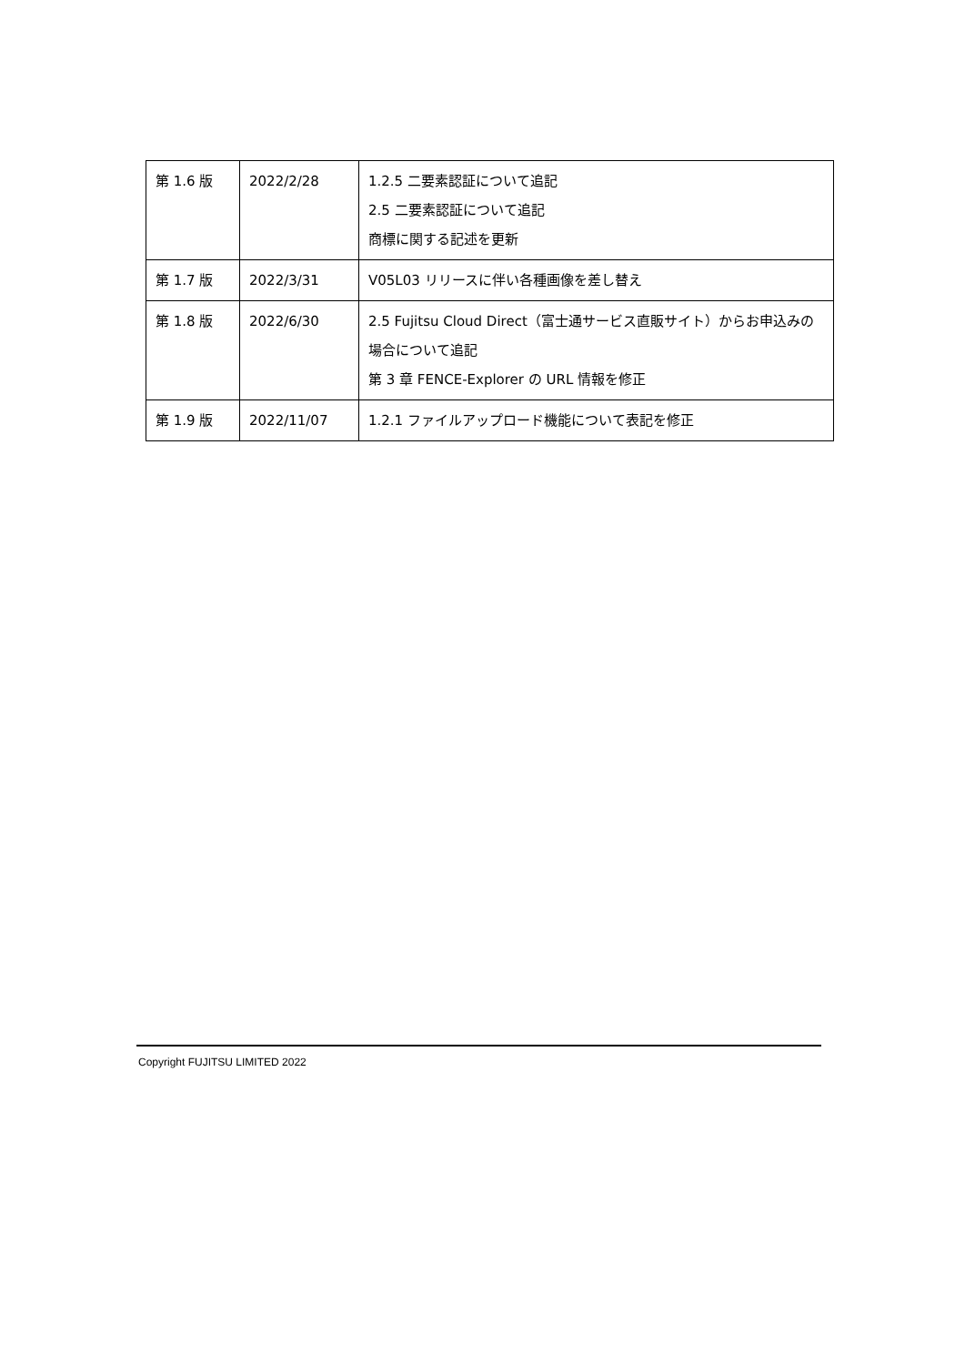| 第 1.6 版 | 2022/2/28 | 1.2.5 二要素認証について追記 2.5 二要素認証について追記 商標に関する記述を更新 |
| 第 1.7 版 | 2022/3/31 | V05L03 リリースに伴い各種画像を差し替え |
| 第 1.8 版 | 2022/6/30 | 2.5 Fujitsu Cloud Direct（富士通サービス直販サイト）からお申込みの場合について追記 第 3 章 FENCE-Explorer の URL 情報を修正 |
| 第 1.9 版 | 2022/11/07 | 1.2.1 ファイルアップロード機能について表記を修正 |
Copyright FUJITSU LIMITED 2022